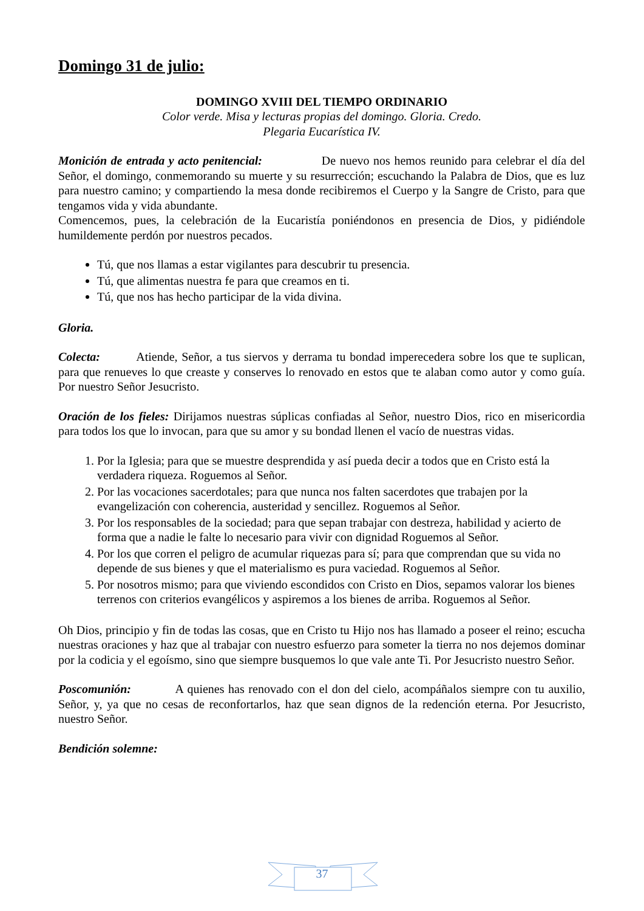Domingo 31 de julio:
DOMINGO XVIII DEL TIEMPO ORDINARIO
Color verde. Misa y lecturas propias del domingo. Gloria. Credo.
Plegaria Eucarística IV.
Monición de entrada y acto penitencial: De nuevo nos hemos reunido para celebrar el día del Señor, el domingo, conmemorando su muerte y su resurrección; escuchando la Palabra de Dios, que es luz para nuestro camino; y compartiendo la mesa donde recibiremos el Cuerpo y la Sangre de Cristo, para que tengamos vida y vida abundante.
Comencemos, pues, la celebración de la Eucaristía poniéndonos en presencia de Dios, y pidiéndole humildemente perdón por nuestros pecados.
Tú, que nos llamas a estar vigilantes para descubrir tu presencia.
Tú, que alimentas nuestra fe para que creamos en ti.
Tú, que nos has hecho participar de la vida divina.
Gloria.
Colecta: Atiende, Señor, a tus siervos y derrama tu bondad imperecedera sobre los que te suplican, para que renueves lo que creaste y conserves lo renovado en estos que te alaban como autor y como guía. Por nuestro Señor Jesucristo.
Oración de los fieles: Dirijamos nuestras súplicas confiadas al Señor, nuestro Dios, rico en misericordia para todos los que lo invocan, para que su amor y su bondad llenen el vacío de nuestras vidas.
1. Por la Iglesia; para que se muestre desprendida y así pueda decir a todos que en Cristo está la verdadera riqueza. Roguemos al Señor.
2. Por las vocaciones sacerdotales; para que nunca nos falten sacerdotes que trabajen por la evangelización con coherencia, austeridad y sencillez. Roguemos al Señor.
3. Por los responsables de la sociedad; para que sepan trabajar con destreza, habilidad y acierto de forma que a nadie le falte lo necesario para vivir con dignidad Roguemos al Señor.
4. Por los que corren el peligro de acumular riquezas para sí; para que comprendan que su vida no depende de sus bienes y que el materialismo es pura vaciedad. Roguemos al Señor.
5. Por nosotros mismo; para que viviendo escondidos con Cristo en Dios, sepamos valorar los bienes terrenos con criterios evangélicos y aspiremos a los bienes de arriba. Roguemos al Señor.
Oh Dios, principio y fin de todas las cosas, que en Cristo tu Hijo nos has llamado a poseer el reino; escucha nuestras oraciones y haz que al trabajar con nuestro esfuerzo para someter la tierra no nos dejemos dominar por la codicia y el egoísmo, sino que siempre busquemos lo que vale ante Ti. Por Jesucristo nuestro Señor.
Poscomunión: A quienes has renovado con el don del cielo, acompáñalos siempre con tu auxilio, Señor, y, ya que no cesas de reconfortarlos, haz que sean dignos de la redención eterna. Por Jesucristo, nuestro Señor.
Bendición solemne:
37